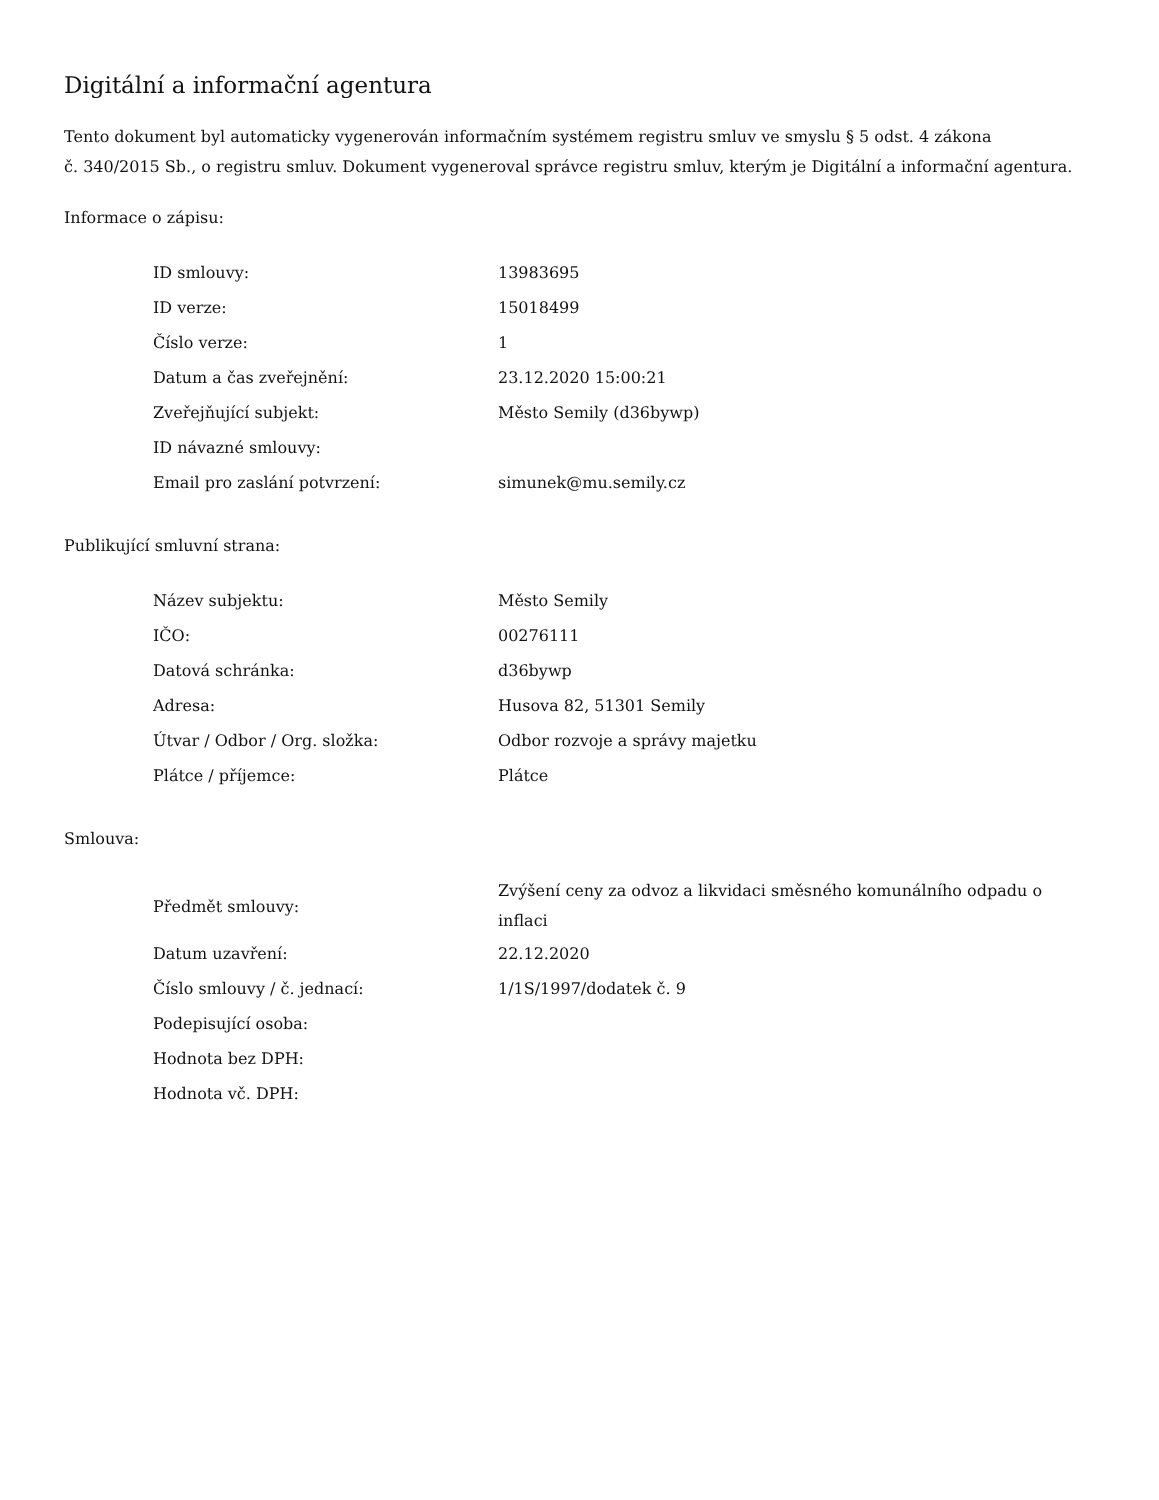Digitální a informační agentura
Tento dokument byl automaticky vygenerován informačním systémem registru smluv ve smyslu § 5 odst. 4 zákona
č. 340/2015 Sb., o registru smluv. Dokument vygeneroval správce registru smluv, kterým je Digitální a informační agentura.
Informace o zápisu:
| ID smlouvy: | 13983695 |
| ID verze: | 15018499 |
| Číslo verze: | 1 |
| Datum a čas zveřejnění: | 23.12.2020 15:00:21 |
| Zveřejňující subjekt: | Město Semily (d36bywp) |
| ID návazné smlouvy: | |
| Email pro zaslání potvrzení: | simunek@mu.semily.cz |
Publikující smluvní strana:
| Název subjektu: | Město Semily |
| IČO: | 00276111 |
| Datová schránka: | d36bywp |
| Adresa: | Husova 82, 51301 Semily |
| Útvar / Odbor / Org. složka: | Odbor rozvoje a správy majetku |
| Plátce / příjemce: | Plátce |
Smlouva:
| Předmět smlouvy: | Zvýšení ceny za odvoz a likvidaci směsného komunálního odpadu o inflaci |
| Datum uzavření: | 22.12.2020 |
| Číslo smlouvy / č. jednací: | 1/1S/1997/dodatek č. 9 |
| Podepisující osoba: | |
| Hodnota bez DPH: | |
| Hodnota vč. DPH: | |